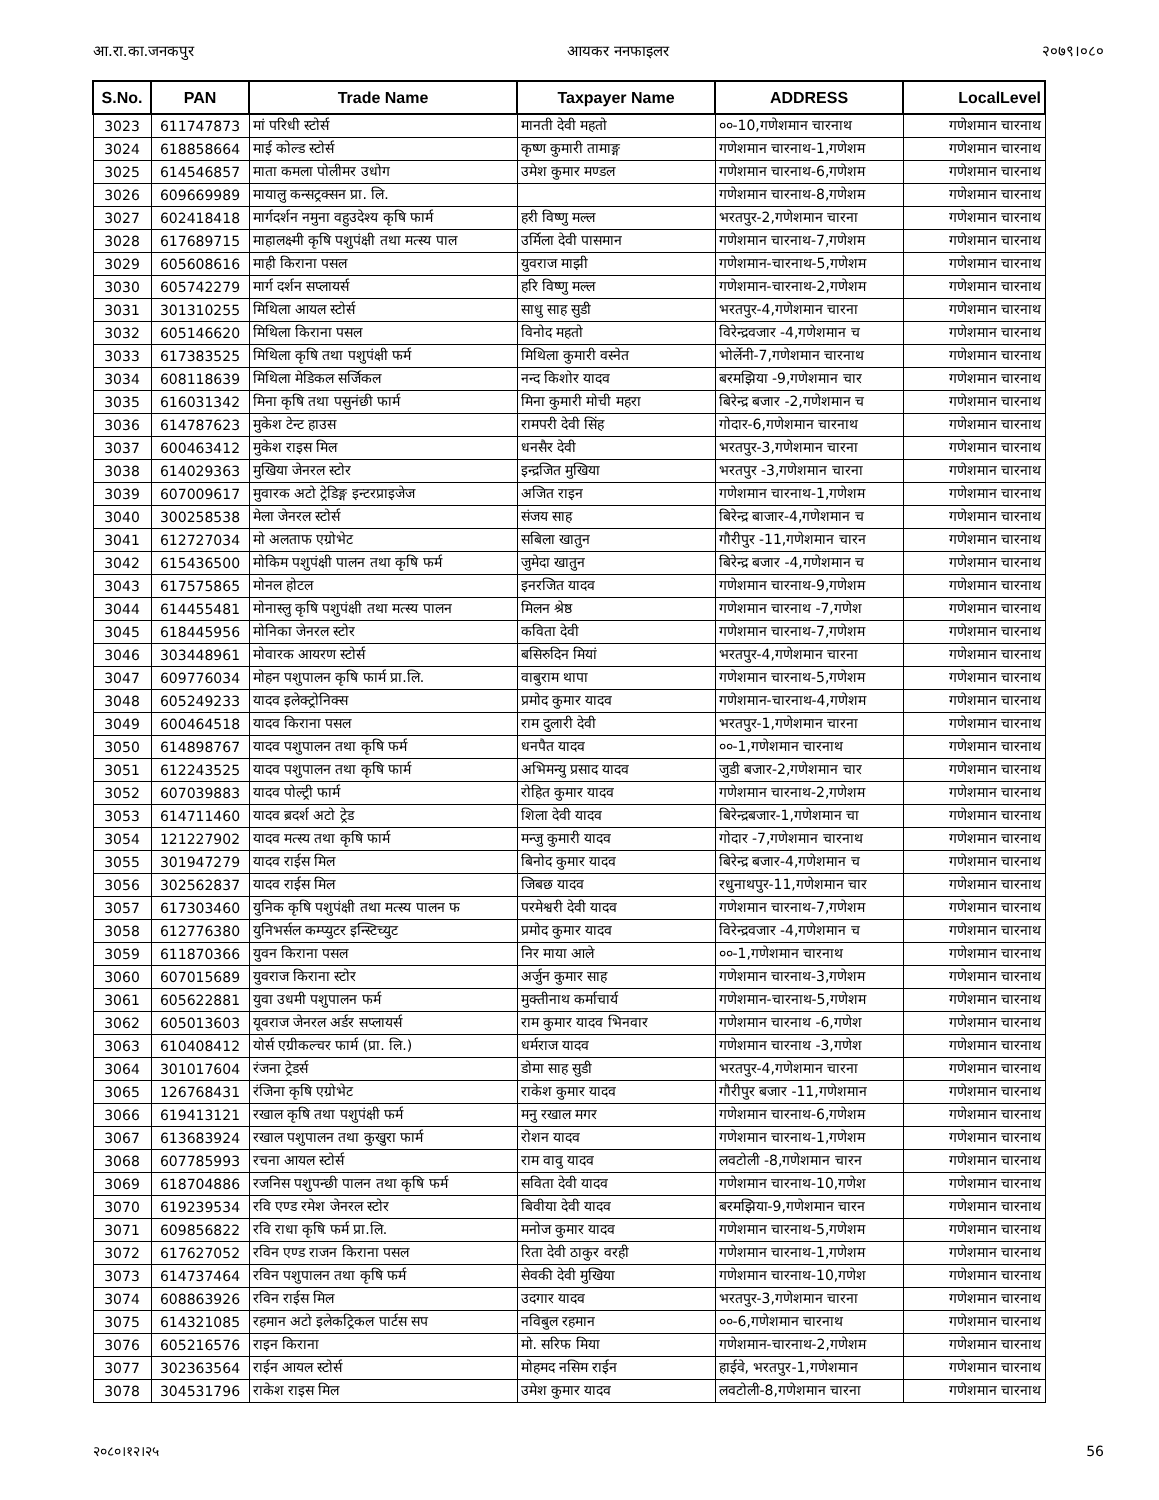आ.रा.का.जनकपुर आयकर ननफाइलर २०७९।०८०
| S.No. | PAN | Trade Name | Taxpayer Name | ADDRESS | LocalLevel |
| --- | --- | --- | --- | --- | --- |
| 3023 | 611747873 | मां परिधी स्टोर्स | मानती देवी महतो | ००-10,गणेशमान चारनाथ | गणेशमान चारनाथ |
| 3024 | 618858664 | माई कोल्ड स्टोर्स | कृष्ण कुमारी तामाङ्ग | गणेशमान चारनाथ-1,गणेशम | गणेशमान चारनाथ |
| 3025 | 614546857 | माता कमला पोलीमर उधोग | उमेश कुमार मण्डल | गणेशमान चारनाथ-6,गणेशम | गणेशमान चारनाथ |
| 3026 | 609669989 | मायालु कन्सट्रक्सन प्रा. लि. | | गणेशमान चारनाथ-8,गणेशम | गणेशमान चारनाथ |
| 3027 | 602418418 | मार्गदर्शन नमुना वहुउदेश्य कृषि फार्म | हरी विष्णु मल्ल | भरतपुर-2,गणेशमान चारना | गणेशमान चारनाथ |
| 3028 | 617689715 | माहालक्ष्मी कृषि पशुपंक्षी तथा मत्स्य पाल | उर्मिला देवी पासमान | गणेशमान चारनाथ-7,गणेशम | गणेशमान चारनाथ |
| 3029 | 605608616 | माही किराना पसल | युवराज माझी | गणेशमान-चारनाथ-5,गणेशम | गणेशमान चारनाथ |
| 3030 | 605742279 | मार्ग दर्शन सप्लायर्स | हरि विष्णु मल्ल | गणेशमान-चारनाथ-2,गणेशम | गणेशमान चारनाथ |
| 3031 | 301310255 | मिथिला आयल स्टोर्स | साधु साह सुडी | भरतपुर-4,गणेशमान चारना | गणेशमान चारनाथ |
| 3032 | 605146620 | मिथिला किराना पसल | विनोद महतो | विरेन्द्रवजार -4,गणेशमान च | गणेशमान चारनाथ |
| 3033 | 617383525 | मिथिला कृषि तथा पशुपंक्षी फर्म | मिथिला कुमारी वस्नेत | भोर्लेनी-7,गणेशमान चारनाथ | गणेशमान चारनाथ |
| 3034 | 608118639 | मिथिला मेडिकल सर्जिकल | नन्द किशोर यादव | बरमझिया -9,गणेशमान चार | गणेशमान चारनाथ |
| 3035 | 616031342 | मिना कृषि तथा पसुनंछी फार्म | मिना कुमारी मोची महरा | बिरेन्द्र बजार -2,गणेशमान च | गणेशमान चारनाथ |
| 3036 | 614787623 | मुकेश टेन्ट हाउस | रामपरी देवी सिंह | गोदार-6,गणेशमान चारनाथ | गणेशमान चारनाथ |
| 3037 | 600463412 | मुकेश राइस मिल | धनसैर देवी | भरतपुर-3,गणेशमान चारना | गणेशमान चारनाथ |
| 3038 | 614029363 | मुखिया जेनरल स्टोर | इन्द्रजित मुखिया | भरतपुर -3,गणेशमान चारना | गणेशमान चारनाथ |
| 3039 | 607009617 | मुवारक अटो ट्रेडिङ्ग इन्टरप्राइजेज | अजित राइन | गणेशमान चारनाथ-1,गणेशम | गणेशमान चारनाथ |
| 3040 | 300258538 | मेला जेनरल स्टोर्स | संजय साह | बिरेन्द्र बाजार-4,गणेशमान च | गणेशमान चारनाथ |
| 3041 | 612727034 | मो अलताफ एग्रोभेट | सबिला खातुन | गौरीपुर -11,गणेशमान चारन | गणेशमान चारनाथ |
| 3042 | 615436500 | मोकिम पशुपंक्षी पालन तथा कृषि फर्म | जुमेदा खातुन | बिरेन्द्र बजार -4,गणेशमान च | गणेशमान चारनाथ |
| 3043 | 617575865 | मोनल होटल | इनरजित यादव | गणेशमान चारनाथ-9,गणेशम | गणेशमान चारनाथ |
| 3044 | 614455481 | मोनास्लु कृषि पशुपंक्षी तथा मत्स्य पालन | मिलन श्रेष्ठ | गणेशमान चारनाथ -7,गणेश | गणेशमान चारनाथ |
| 3045 | 618445956 | मोनिका जेनरल स्टोर | कविता देवी | गणेशमान चारनाथ-7,गणेशम | गणेशमान चारनाथ |
| 3046 | 303448961 | मोवारक आयरण स्टोर्स | बसिरुदिन मियां | भरतपुर-4,गणेशमान चारना | गणेशमान चारनाथ |
| 3047 | 609776034 | मोहन पशुपालन कृषि फार्म प्रा.लि. | वाबुराम थापा | गणेशमान चारनाथ-5,गणेशम | गणेशमान चारनाथ |
| 3048 | 605249233 | यादव इलेक्ट्रोनिक्स | प्रमोद कुमार यादव | गणेशमान-चारनाथ-4,गणेशम | गणेशमान चारनाथ |
| 3049 | 600464518 | यादव किराना पसल | राम दुलारी देवी | भरतपुर-1,गणेशमान चारना | गणेशमान चारनाथ |
| 3050 | 614898767 | यादव पशुपालन तथा कृषि फर्म | धनपैत यादव | ००-1,गणेशमान चारनाथ | गणेशमान चारनाथ |
| 3051 | 612243525 | यादव पशुपालन तथा कृषि फार्म | अभिमन्यु प्रसाद यादव | जुडी बजार-2,गणेशमान चार | गणेशमान चारनाथ |
| 3052 | 607039883 | यादव पोल्ट्री फार्म | रोहित कुमार यादव | गणेशमान चारनाथ-2,गणेशम | गणेशमान चारनाथ |
| 3053 | 614711460 | यादव ब्रदर्श अटो ट्रेड | शिला देवी यादव | बिरेन्द्रबजार-1,गणेशमान चा | गणेशमान चारनाथ |
| 3054 | 121227902 | यादव मत्स्य तथा कृषि फार्म | मन्जु कुमारी यादव | गोदार -7,गणेशमान चारनाथ | गणेशमान चारनाथ |
| 3055 | 301947279 | यादव राईस मिल | बिनोद कुमार यादव | बिरेन्द्र बजार-4,गणेशमान च | गणेशमान चारनाथ |
| 3056 | 302562837 | यादव राईस मिल | जिबछ यादव | रधुनाथपुर-11,गणेशमान चार | गणेशमान चारनाथ |
| 3057 | 617303460 | युनिक कृषि पशुपंक्षी तथा मत्स्य पालन फ | परमेश्वरी देवी यादव | गणेशमान चारनाथ-7,गणेशम | गणेशमान चारनाथ |
| 3058 | 612776380 | युनिभर्सल कम्प्युटर इन्स्टिच्युट | प्रमोद कुमार यादव | विरेन्द्रवजार -4,गणेशमान च | गणेशमान चारनाथ |
| 3059 | 611870366 | युवन किराना पसल | निर माया आले | ००-1,गणेशमान चारनाथ | गणेशमान चारनाथ |
| 3060 | 607015689 | युवराज किराना स्टोर | अर्जुन कुमार साह | गणेशमान चारनाथ-3,गणेशम | गणेशमान चारनाथ |
| 3061 | 605622881 | युवा उधमी पशुपालन फर्म | मुक्तीनाथ कर्माचार्य | गणेशमान-चारनाथ-5,गणेशम | गणेशमान चारनाथ |
| 3062 | 605013603 | यूवराज जेनरल अर्डर सप्लायर्स | राम कुमार यादव भिनवार | गणेशमान चारनाथ -6,गणेश | गणेशमान चारनाथ |
| 3063 | 610408412 | योर्स एग्रीकल्चर फार्म (प्रा. लि.) | धर्मराज यादव | गणेशमान चारनाथ -3,गणेश | गणेशमान चारनाथ |
| 3064 | 301017604 | रंजना ट्रेडर्स | डोमा साह सुडी | भरतपुर-4,गणेशमान चारना | गणेशमान चारनाथ |
| 3065 | 126768431 | रंजिना कृषि एग्रोभेट | राकेश कुमार यादव | गौरीपुर बजार -11,गणेशमान | गणेशमान चारनाथ |
| 3066 | 619413121 | रखाल कृषि तथा पशुपंक्षी फर्म | मनु रखाल मगर | गणेशमान चारनाथ-6,गणेशम | गणेशमान चारनाथ |
| 3067 | 613683924 | रखाल पशुपालन तथा कुखुरा फार्म | रोशन यादव | गणेशमान चारनाथ-1,गणेशम | गणेशमान चारनाथ |
| 3068 | 607785993 | रचना आयल स्टोर्स | राम वावु यादव | लवटोली -8,गणेशमान चारन | गणेशमान चारनाथ |
| 3069 | 618704886 | रजनिस पशुपन्छी पालन तथा कृषि फर्म | सविता देवी यादव | गणेशमान चारनाथ-10,गणेश | गणेशमान चारनाथ |
| 3070 | 619239534 | रवि एण्ड रमेश जेनरल स्टोर | बिवीया देवी यादव | बरमझिया-9,गणेशमान चारन | गणेशमान चारनाथ |
| 3071 | 609856822 | रवि राधा कृषि फर्म प्रा.लि. | मनोज कुमार यादव | गणेशमान चारनाथ-5,गणेशम | गणेशमान चारनाथ |
| 3072 | 617627052 | रविन एण्ड राजन किराना पसल | रिता देवी ठाकुर वरही | गणेशमान चारनाथ-1,गणेशम | गणेशमान चारनाथ |
| 3073 | 614737464 | रविन पशुपालन तथा कृषि फर्म | सेवकी देवी मुखिया | गणेशमान चारनाथ-10,गणेश | गणेशमान चारनाथ |
| 3074 | 608863926 | रविन राईस मिल | उदगार यादव | भरतपुर-3,गणेशमान चारना | गणेशमान चारनाथ |
| 3075 | 614321085 | रहमान अटो इलेकट्रिकल पार्टस सप | नविबुल रहमान | ००-6,गणेशमान चारनाथ | गणेशमान चारनाथ |
| 3076 | 605216576 | राइन किराना | मो. सरिफ मिया | गणेशमान-चारनाथ-2,गणेशम | गणेशमान चारनाथ |
| 3077 | 302363564 | राईन आयल स्टोर्स | मोहमद नसिम राईन | हाईवे, भरतपुर-1,गणेशमान | गणेशमान चारनाथ |
| 3078 | 304531796 | राकेश राइस मिल | उमेश कुमार यादव | लवटोली-8,गणेशमान चारना | गणेशमान चारनाथ |
२०८०।१२।२५ 56